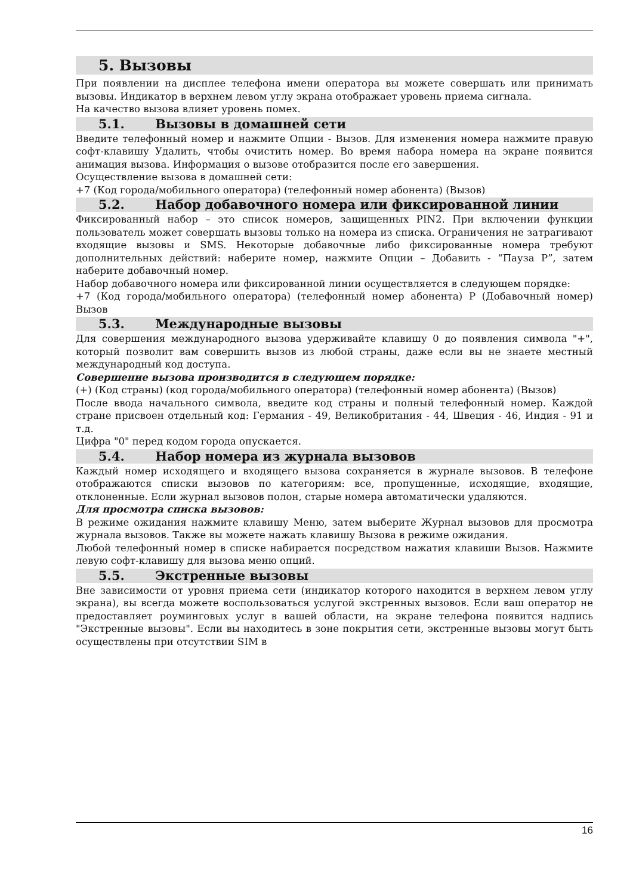5. Вызовы
При появлении на дисплее телефона имени оператора вы можете совершать или принимать вызовы. Индикатор в верхнем левом углу экрана отображает уровень приема сигнала.
На качество вызова влияет уровень помех.
5.1. Вызовы в домашней сети
Введите телефонный номер и нажмите Опции - Вызов. Для изменения номера нажмите правую софт-клавишу Удалить, чтобы очистить номер. Во время набора номера на экране появится анимация вызова. Информация о вызове отобразится после его завершения.
Осуществление вызова в домашней сети:
+7 (Код города/мобильного оператора) (телефонный номер абонента) (Вызов)
5.2. Набор добавочного номера или фиксированной линии
Фиксированный набор – это список номеров, защищенных PIN2. При включении функции пользователь может совершать вызовы только на номера из списка. Ограничения не затрагивают входящие вызовы и SMS. Некоторые добавочные либо фиксированные номера требуют дополнительных действий: наберите номер, нажмите Опции – Добавить - “Пауза P”, затем наберите добавочный номер.
Набор добавочного номера или фиксированной линии осуществляется в следующем порядке:
+7 (Код города/мобильного оператора) (телефонный номер абонента) P (Добавочный номер) Вызов
5.3. Международные вызовы
Для совершения международного вызова удерживайте клавишу 0 до появления символа "+", который позволит вам совершить вызов из любой страны, даже если вы не знаете местный международный код доступа.
Совершение вызова производится в следующем порядке:
(+) (Код страны) (код города/мобильного оператора) (телефонный номер абонента) (Вызов)
После ввода начального символа, введите код страны и полный телефонный номер. Каждой стране присвоен отдельный код: Германия - 49, Великобритания - 44, Швеция - 46, Индия - 91 и т.д.
Цифра "0" перед кодом города опускается.
5.4. Набор номера из журнала вызовов
Каждый номер исходящего и входящего вызова сохраняется в журнале вызовов. В телефоне отображаются списки вызовов по категориям: все, пропущенные, исходящие, входящие, отклоненные. Если журнал вызовов полон, старые номера автоматически удаляются.
Для просмотра списка вызовов:
В режиме ожидания нажмите клавишу Меню, затем выберите Журнал вызовов для просмотра журнала вызовов. Также вы можете нажать клавишу Вызова в режиме ожидания.
Любой телефонный номер в списке набирается посредством нажатия клавиши Вызов. Нажмите левую софт-клавишу для вызова меню опций.
5.5. Экстренные вызовы
Вне зависимости от уровня приема сети (индикатор которого находится в верхнем левом углу экрана), вы всегда можете воспользоваться услугой экстренных вызовов. Если ваш оператор не предоставляет роуминговых услуг в вашей области, на экране телефона появится надпись "Экстренные вызовы". Если вы находитесь в зоне покрытия сети, экстренные вызовы могут быть осуществлены при отсутствии SIM в
16